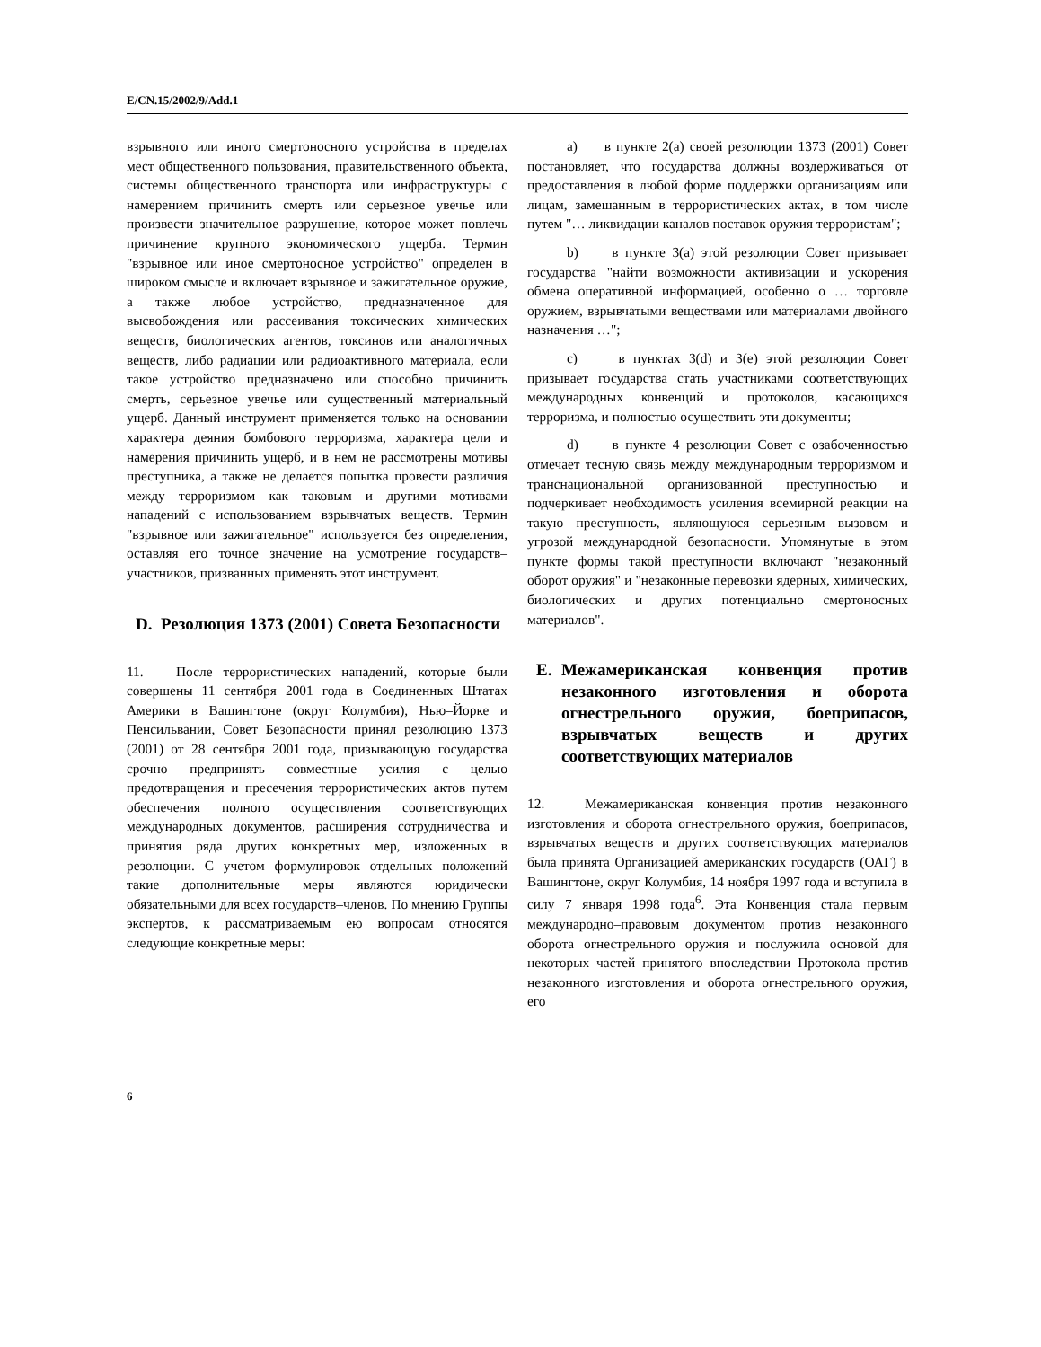E/CN.15/2002/9/Add.1
взрывного или иного смертоносного устройства в пределах мест общественного пользования, правительственного объекта, системы общественного транспорта или инфраструктуры с намерением причинить смерть или серьезное увечье или произвести значительное разрушение, которое может повлечь причинение крупного экономического ущерба. Термин "взрывное или иное смертоносное устройство" определен в широком смысле и включает взрывное и зажигательное оружие, а также любое устройство, предназначенное для высвобождения или рассеивания токсических химических веществ, биологических агентов, токсинов или аналогичных веществ, либо радиации или радиоактивного материала, если такое устройство предназначено или способно причинить смерть, серьезное увечье или существенный материальный ущерб. Данный инструмент применяется только на основании характера деяния бомбового терроризма, характера цели и намерения причинить ущерб, и в нем не рассмотрены мотивы преступника, а также не делается попытка провести различия между терроризмом как таковым и другими мотивами нападений с использованием взрывчатых веществ. Термин "взрывное или зажигательное" используется без определения, оставляя его точное значение на усмотрение государств–участников, призванных применять этот инструмент.
D. Резолюция 1373 (2001) Совета Безопасности
11. После террористических нападений, которые были совершены 11 сентября 2001 года в Соединенных Штатах Америки в Вашингтоне (округ Колумбия), Нью–Йорке и Пенсильвании, Совет Безопасности принял резолюцию 1373 (2001) от 28 сентября 2001 года, призывающую государства срочно предпринять совместные усилия с целью предотвращения и пресечения террористических актов путем обеспечения полного осуществления соответствующих международных документов, расширения сотрудничества и принятия ряда других конкретных мер, изложенных в резолюции. С учетом формулировок отдельных положений такие дополнительные меры являются юридически обязательными для всех государств–членов. По мнению Группы экспертов, к рассматриваемым ею вопросам относятся следующие конкретные меры:
a) в пункте 2(a) своей резолюции 1373 (2001) Совет постановляет, что государства должны воздерживаться от предоставления в любой форме поддержки организациям или лицам, замешанным в террористических актах, в том числе путем "… ликвидации каналов поставок оружия террористам";
b) в пункте 3(a) этой резолюции Совет призывает государства "найти возможности активизации и ускорения обмена оперативной информацией, особенно о … торговле оружием, взрывчатыми веществами или материалами двойного назначения …";
c) в пунктах 3(d) и 3(e) этой резолюции Совет призывает государства стать участниками соответствующих международных конвенций и протоколов, касающихся терроризма, и полностью осуществить эти документы;
d) в пункте 4 резолюции Совет с озабоченностью отмечает тесную связь между международным терроризмом и транснациональной организованной преступностью и подчеркивает необходимость усиления всемирной реакции на такую преступность, являющуюся серьезным вызовом и угрозой международной безопасности. Упомянутые в этом пункте формы такой преступности включают "незаконный оборот оружия" и "незаконные перевозки ядерных, химических, биологических и других потенциально смертоносных материалов".
E. Межамериканская конвенция против незаконного изготовления и оборота огнестрельного оружия, боеприпасов, взрывчатых веществ и других соответствующих материалов
12. Межамериканская конвенция против незаконного изготовления и оборота огнестрельного оружия, боеприпасов, взрывчатых веществ и других соответствующих материалов была принята Организацией американских государств (ОАГ) в Вашингтоне, округ Колумбия, 14 ноября 1997 года и вступила в силу 7 января 1998 года<sup>6</sup>. Эта Конвенция стала первым международно–правовым документом против незаконного оборота огнестрельного оружия и послужила основой для некоторых частей принятого впоследствии Протокола против незаконного изготовления и оборота огнестрельного оружия, его
6